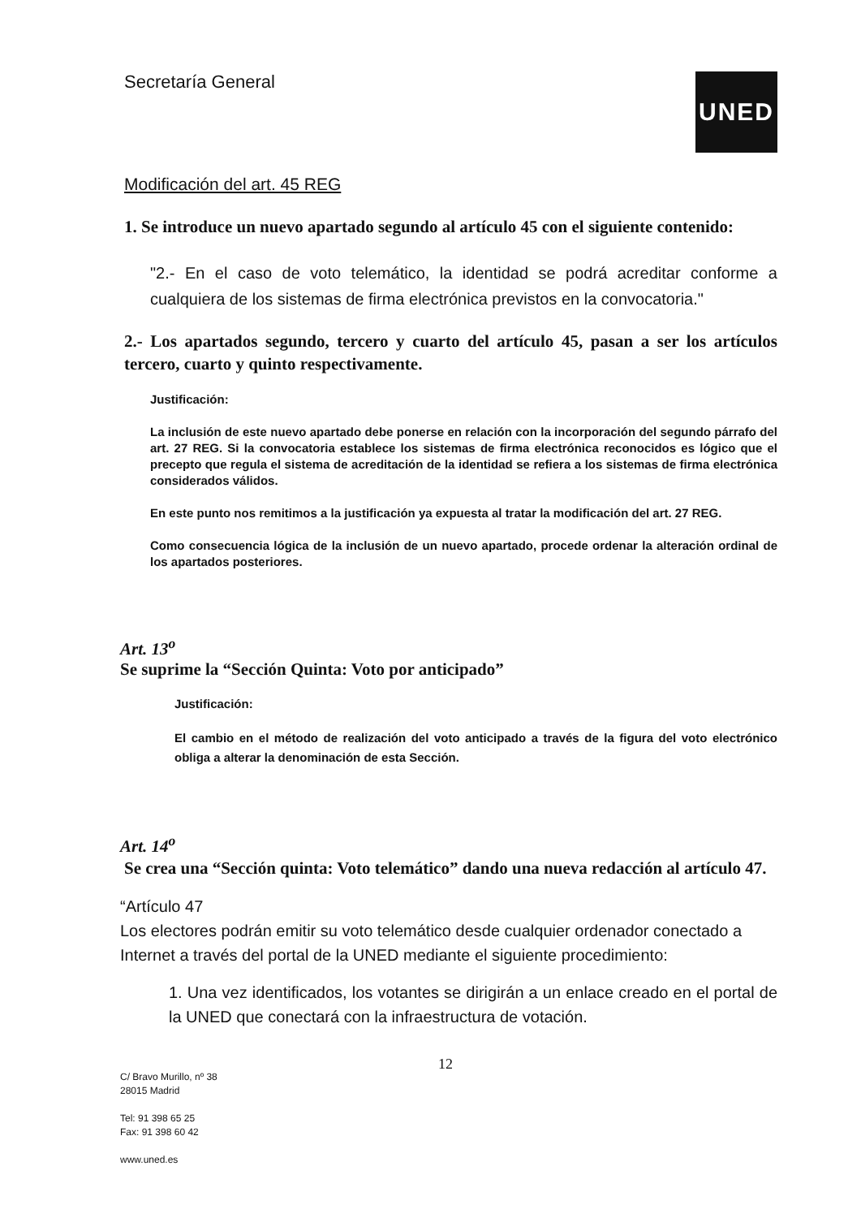Secretaría General UNED
Modificación del art. 45 REG
1. Se introduce un nuevo apartado segundo al artículo 45 con el siguiente contenido:
"2.- En el caso de voto telemático, la identidad se podrá acreditar conforme a cualquiera de los sistemas de firma electrónica previstos en la convocatoria."
2.- Los apartados segundo, tercero y cuarto del artículo 45, pasan a ser los artículos tercero, cuarto y quinto respectivamente.
Justificación:
La inclusión de este nuevo apartado debe ponerse en relación con la incorporación del segundo párrafo del art. 27 REG. Si la convocatoria establece los sistemas de firma electrónica reconocidos es lógico que el precepto que regula el sistema de acreditación de la identidad se refiera a los sistemas de firma electrónica considerados válidos.
En este punto nos remitimos a la justificación ya expuesta al tratar la modificación del art. 27 REG.
Como consecuencia lógica de la inclusión de un nuevo apartado, procede ordenar la alteración ordinal de los apartados posteriores.
Art. 13<sup>o</sup>
Se suprime la “Sección Quinta: Voto por anticipado”
Justificación:
El cambio en el método de realización del voto anticipado a través de la figura del voto electrónico obliga a alterar la denominación de esta Sección.
Art. 14<sup>o</sup>
Se crea una “Sección quinta: Voto telemático” dando una nueva redacción al artículo 47.
“Artículo 47
Los electores podrán emitir su voto telemático desde cualquier ordenador conectado a Internet a través del portal de la UNED mediante el siguiente procedimiento:
1. Una vez identificados, los votantes se dirigirán a un enlace creado en el portal de la UNED que conectará con la infraestructura de votación.
12
C/ Bravo Murillo, nº 38
28015 Madrid
Tel: 91 398 65 25
Fax: 91 398 60 42
www.uned.es